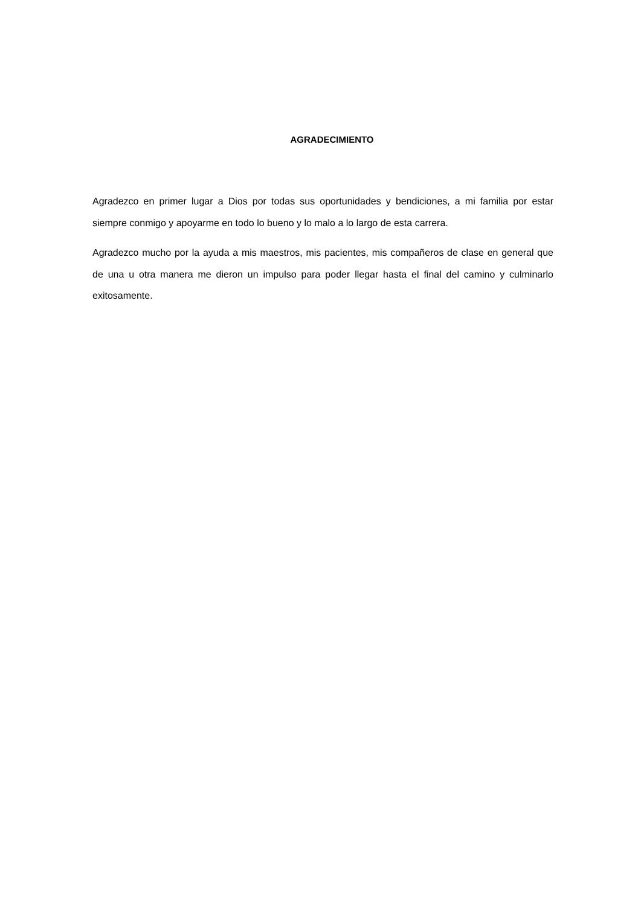AGRADECIMIENTO
Agradezco en primer lugar a Dios por todas sus oportunidades y bendiciones, a mi familia por estar siempre conmigo y apoyarme en todo lo bueno y lo malo a lo largo de esta carrera.
Agradezco mucho por la ayuda a mis maestros, mis pacientes, mis compañeros de clase en general que de una u otra manera me dieron un impulso para poder llegar hasta el final del camino y culminarlo exitosamente.